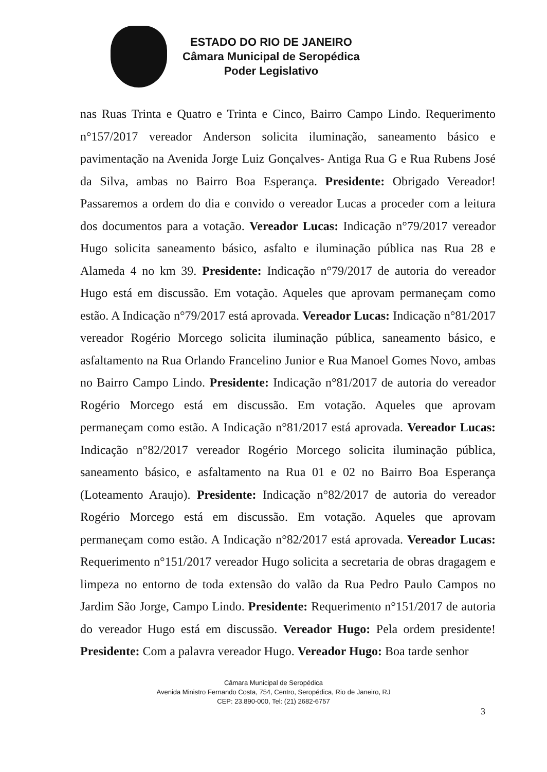ESTADO DO RIO DE JANEIRO
Câmara Municipal de Seropédica
Poder Legislativo
nas Ruas Trinta e Quatro e Trinta e Cinco, Bairro Campo Lindo. Requerimento n°157/2017 vereador Anderson solicita iluminação, saneamento básico e pavimentação na Avenida Jorge Luiz Gonçalves- Antiga Rua G e Rua Rubens José da Silva, ambas no Bairro Boa Esperança. Presidente: Obrigado Vereador! Passaremos a ordem do dia e convido o vereador Lucas a proceder com a leitura dos documentos para a votação. Vereador Lucas: Indicação n°79/2017 vereador Hugo solicita saneamento básico, asfalto e iluminação pública nas Rua 28 e Alameda 4 no km 39. Presidente: Indicação n°79/2017 de autoria do vereador Hugo está em discussão. Em votação. Aqueles que aprovam permaneçam como estão. A Indicação n°79/2017 está aprovada. Vereador Lucas: Indicação n°81/2017 vereador Rogério Morcego solicita iluminação pública, saneamento básico, e asfaltamento na Rua Orlando Francelino Junior e Rua Manoel Gomes Novo, ambas no Bairro Campo Lindo. Presidente: Indicação n°81/2017 de autoria do vereador Rogério Morcego está em discussão. Em votação. Aqueles que aprovam permaneçam como estão. A Indicação n°81/2017 está aprovada. Vereador Lucas: Indicação n°82/2017 vereador Rogério Morcego solicita iluminação pública, saneamento básico, e asfaltamento na Rua 01 e 02 no Bairro Boa Esperança (Loteamento Araujo). Presidente: Indicação n°82/2017 de autoria do vereador Rogério Morcego está em discussão. Em votação. Aqueles que aprovam permaneçam como estão. A Indicação n°82/2017 está aprovada. Vereador Lucas: Requerimento n°151/2017 vereador Hugo solicita a secretaria de obras dragagem e limpeza no entorno de toda extensão do valão da Rua Pedro Paulo Campos no Jardim São Jorge, Campo Lindo. Presidente: Requerimento n°151/2017 de autoria do vereador Hugo está em discussão. Vereador Hugo: Pela ordem presidente! Presidente: Com a palavra vereador Hugo. Vereador Hugo: Boa tarde senhor
Câmara Municipal de Seropédica
Avenida Ministro Fernando Costa, 754, Centro, Seropédica, Rio de Janeiro, RJ
CEP: 23.890-000, Tel: (21) 2682-6757
3